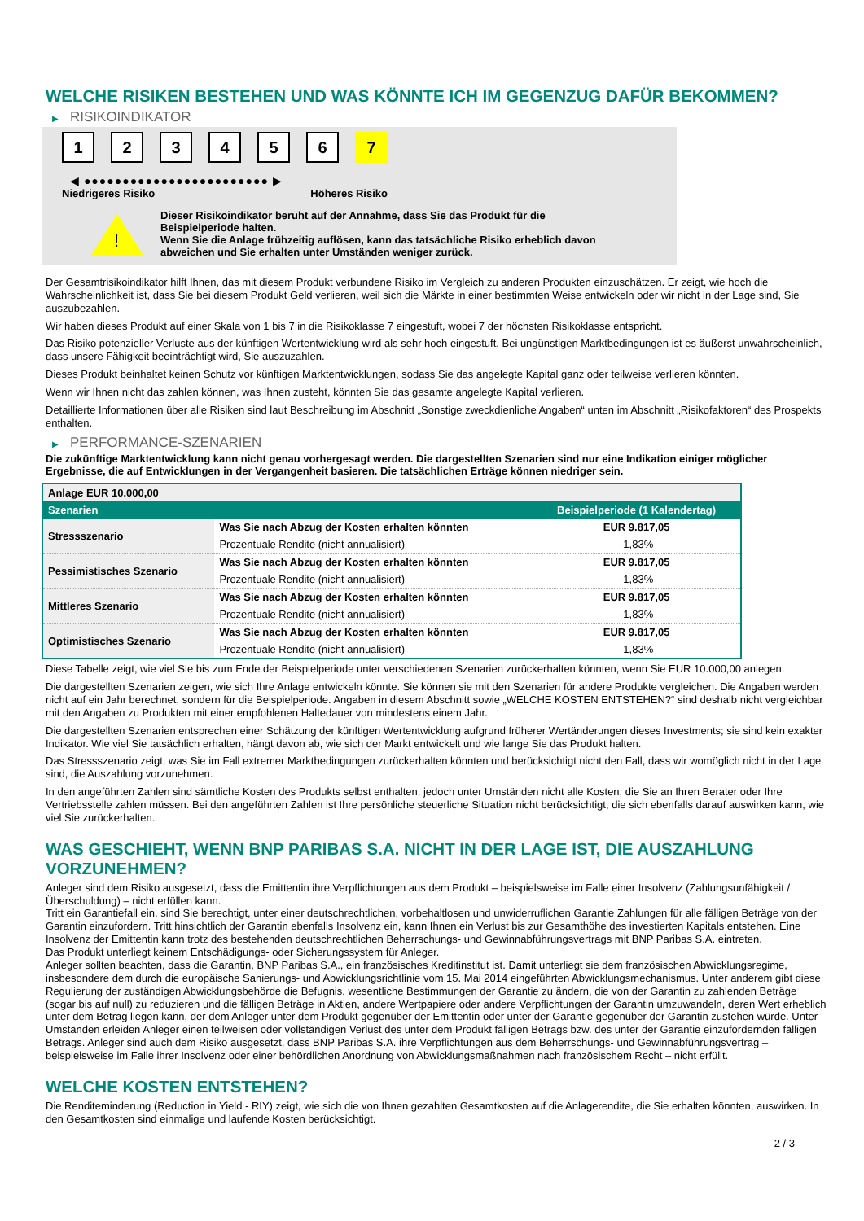WELCHE RISIKEN BESTEHEN UND WAS KÖNNTE ICH IM GEGENZUG DAFÜR BEKOMMEN?
▶ RISIKOINDIKATOR
1 2 3 4 5 6 7
◀ ●●●●●●●●●●●●●●●●●●●●●●●● ▶
Niedrigeres Risiko Höheres Risiko
!
Dieser Risikoindikator beruht auf der Annahme, dass Sie das Produkt für die
Beispielperiode halten.
Wenn Sie die Anlage frühzeitig auflösen, kann das tatsächliche Risiko erheblich davon
abweichen und Sie erhalten unter Umständen weniger zurück.
Der Gesamtrisikoindikator hilft Ihnen, das mit diesem Produkt verbundene Risiko im Vergleich zu anderen Produkten einzuschätzen. Er zeigt, wie hoch die Wahrscheinlichkeit ist, dass Sie bei diesem Produkt Geld verlieren, weil sich die Märkte in einer bestimmten Weise entwickeln oder wir nicht in der Lage sind, Sie auszubezahlen.
Wir haben dieses Produkt auf einer Skala von 1 bis 7 in die Risikoklasse 7 eingestuft, wobei 7 der höchsten Risikoklasse entspricht.
Das Risiko potenzieller Verluste aus der künftigen Wertentwicklung wird als sehr hoch eingestuft. Bei ungünstigen Marktbedingungen ist es äußerst unwahrscheinlich, dass unsere Fähigkeit beeinträchtigt wird, Sie auszuzahlen.
Dieses Produkt beinhaltet keinen Schutz vor künftigen Marktentwicklungen, sodass Sie das angelegte Kapital ganz oder teilweise verlieren könnten.
Wenn wir Ihnen nicht das zahlen können, was Ihnen zusteht, könnten Sie das gesamte angelegte Kapital verlieren.
Detaillierte Informationen über alle Risiken sind laut Beschreibung im Abschnitt „Sonstige zweckdienliche Angaben“ unten im Abschnitt „Risikofaktoren“ des Prospekts enthalten.
▶ PERFORMANCE-SZENARIEN
Die zukünftige Marktentwicklung kann nicht genau vorhergesagt werden. Die dargestellten Szenarien sind nur eine Indikation einiger möglicher Ergebnisse, die auf Entwicklungen in der Vergangenheit basieren. Die tatsächlichen Erträge können niedriger sein.
| Anlage EUR 10.000,00 | | |
| Szenarien | | Beispielperiode (1 Kalendertag) |
| Stressszenario | Was Sie nach Abzug der Kosten erhalten könnten | EUR 9.817,05 |
| | Prozentuale Rendite (nicht annualisiert) | -1,83% |
| Pessimistisches Szenario | Was Sie nach Abzug der Kosten erhalten könnten | EUR 9.817,05 |
| | Prozentuale Rendite (nicht annualisiert) | -1,83% |
| Mittleres Szenario | Was Sie nach Abzug der Kosten erhalten könnten | EUR 9.817,05 |
| | Prozentuale Rendite (nicht annualisiert) | -1,83% |
| Optimistisches Szenario | Was Sie nach Abzug der Kosten erhalten könnten | EUR 9.817,05 |
| | Prozentuale Rendite (nicht annualisiert) | -1,83% |
Diese Tabelle zeigt, wie viel Sie bis zum Ende der Beispielperiode unter verschiedenen Szenarien zurückerhalten könnten, wenn Sie EUR 10.000,00 anlegen.
Die dargestellten Szenarien zeigen, wie sich Ihre Anlage entwickeln könnte. Sie können sie mit den Szenarien für andere Produkte vergleichen. Die Angaben werden nicht auf ein Jahr berechnet, sondern für die Beispielperiode. Angaben in diesem Abschnitt sowie „WELCHE KOSTEN ENTSTEHEN?“ sind deshalb nicht vergleichbar mit den Angaben zu Produkten mit einer empfohlenen Haltedauer von mindestens einem Jahr.
Die dargestellten Szenarien entsprechen einer Schätzung der künftigen Wertentwicklung aufgrund früherer Wertänderungen dieses Investments; sie sind kein exakter Indikator. Wie viel Sie tatsächlich erhalten, hängt davon ab, wie sich der Markt entwickelt und wie lange Sie das Produkt halten.
Das Stressszenario zeigt, was Sie im Fall extremer Marktbedingungen zurückerhalten könnten und berücksichtigt nicht den Fall, dass wir womöglich nicht in der Lage sind, die Auszahlung vorzunehmen.
In den angeführten Zahlen sind sämtliche Kosten des Produkts selbst enthalten, jedoch unter Umständen nicht alle Kosten, die Sie an Ihren Berater oder Ihre Vertriebsstelle zahlen müssen. Bei den angeführten Zahlen ist Ihre persönliche steuerliche Situation nicht berücksichtigt, die sich ebenfalls darauf auswirken kann, wie viel Sie zurückerhalten.
WAS GESCHIEHT, WENN BNP PARIBAS S.A. NICHT IN DER LAGE IST, DIE AUSZAHLUNG VORZUNEHMEN?
Anleger sind dem Risiko ausgesetzt, dass die Emittentin ihre Verpflichtungen aus dem Produkt – beispielsweise im Falle einer Insolvenz (Zahlungsunfähigkeit / Überschuldung) – nicht erfüllen kann.
Tritt ein Garantiefall ein, sind Sie berechtigt, unter einer deutschrechtlichen, vorbehaltlosen und unwiderruflichen Garantie Zahlungen für alle fälligen Beträge von der Garantin einzufordern. Tritt hinsichtlich der Garantin ebenfalls Insolvenz ein, kann Ihnen ein Verlust bis zur Gesamthöhe des investierten Kapitals entstehen. Eine Insolvenz der Emittentin kann trotz des bestehenden deutschrechtlichen Beherrschungs- und Gewinnabführungsvertrags mit BNP Paribas S.A. eintreten.
Das Produkt unterliegt keinem Entschädigungs- oder Sicherungssystem für Anleger.
Anleger sollten beachten, dass die Garantin, BNP Paribas S.A., ein französisches Kreditinstitut ist. Damit unterliegt sie dem französischen Abwicklungsregime, insbesondere dem durch die europäische Sanierungs- und Abwicklungsrichtlinie vom 15. Mai 2014 eingeführten Abwicklungsmechanismus. Unter anderem gibt diese Regulierung der zuständigen Abwicklungsbehörde die Befugnis, wesentliche Bestimmungen der Garantie zu ändern, die von der Garantin zu zahlenden Beträge (sogar bis auf null) zu reduzieren und die fälligen Beträge in Aktien, andere Wertpapiere oder andere Verpflichtungen der Garantin umzuwandeln, deren Wert erheblich unter dem Betrag liegen kann, der dem Anleger unter dem Produkt gegenüber der Emittentin oder unter der Garantie gegenüber der Garantin zustehen würde. Unter Umständen erleiden Anleger einen teilweisen oder vollständigen Verlust des unter dem Produkt fälligen Betrags bzw. des unter der Garantie einzufordernden fälligen Betrags. Anleger sind auch dem Risiko ausgesetzt, dass BNP Paribas S.A. ihre Verpflichtungen aus dem Beherrschungs- und Gewinnabführungsvertrag – beispielsweise im Falle ihrer Insolvenz oder einer behördlichen Anordnung von Abwicklungsmaßnahmen nach französischem Recht – nicht erfüllt.
WELCHE KOSTEN ENTSTEHEN?
Die Renditeminderung (Reduction in Yield - RIY) zeigt, wie sich die von Ihnen gezahlten Gesamtkosten auf die Anlagerendite, die Sie erhalten könnten, auswirken. In den Gesamtkosten sind einmalige und laufende Kosten berücksichtigt.
2 / 3